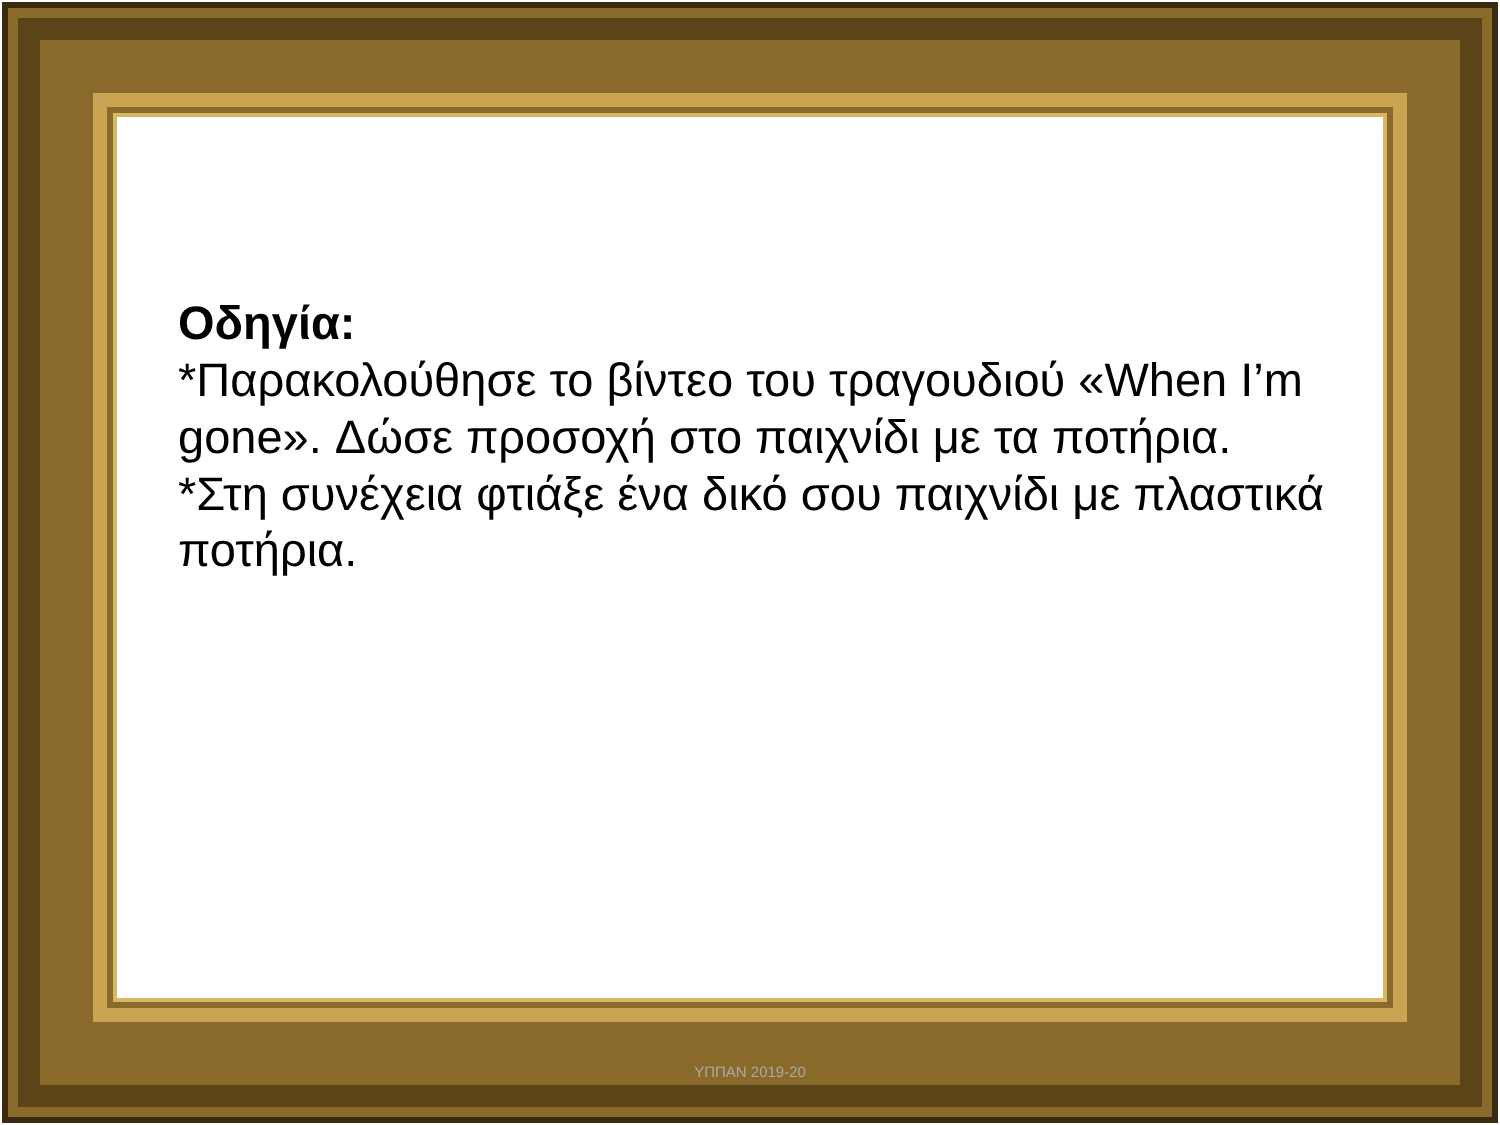Οδηγία:
*Παρακολούθησε το βίντεο του τραγουδιού «When I’m gone». Δώσε προσοχή στο παιχνίδι με τα ποτήρια.
*Στη συνέχεια φτιάξε ένα δικό σου παιχνίδι με πλαστικά ποτήρια.
ΥΠΠΑΝ 2019-20